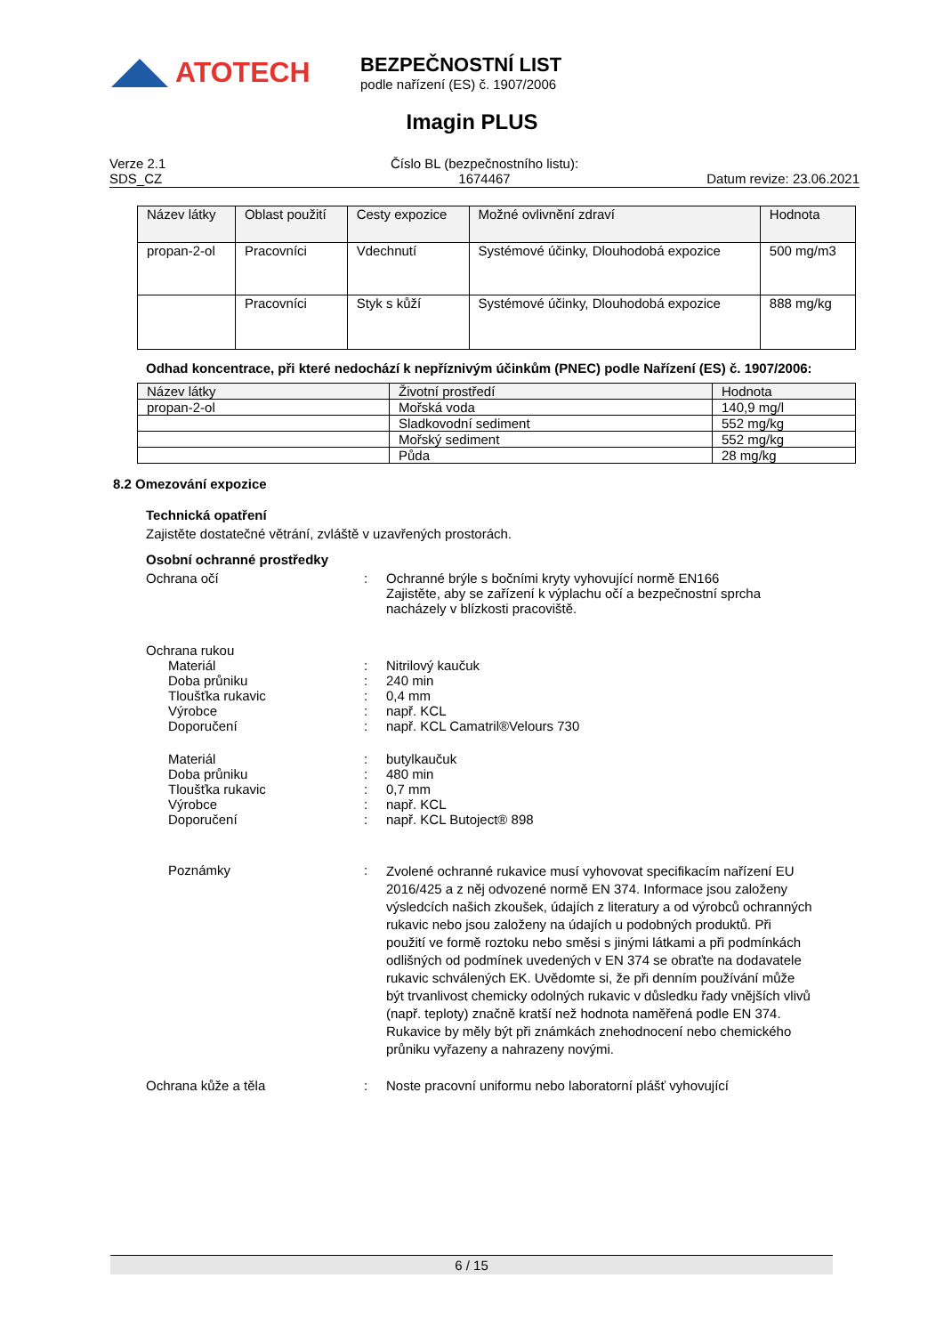ATOTECH
BEZPEČNOSTNÍ LIST
podle nařízení (ES) č. 1907/2006
Imagin PLUS
Verze 2.1
SDS_CZ
Číslo BL (bezpečnostního listu):
1674467
Datum revize: 23.06.2021
| Název látky | Oblast použití | Cesty expozice | Možné ovlivnění zdraví | Hodnota |
| --- | --- | --- | --- | --- |
| propan-2-ol | Pracovníci | Vdechnutí | Systémové účinky, Dlouhodobá expozice | 500 mg/m3 |
| | Pracovníci | Styk s kůží | Systémové účinky, Dlouhodobá expozice | 888 mg/kg |
Odhad koncentrace, při které nedochází k nepříznivým účinkům (PNEC) podle Nařízení (ES) č. 1907/2006:
| Název látky | Životní prostředí | Hodnota |
| --- | --- | --- |
| propan-2-ol | Mořská voda | 140,9 mg/l |
| | Sladkovodní sediment | 552 mg/kg |
| | Mořský sediment | 552 mg/kg |
| | Půda | 28 mg/kg |
8.2 Omezování expozice
Technická opatření
Zajistěte dostatečné větrání, zvláště v uzavřených prostorách.
Osobní ochranné prostředky
Ochrana očí : Ochranné brýle s bočními kryty vyhovující normě EN166
Zajistěte, aby se zařízení k výplachu očí a bezpečnostní sprcha nacházely v blízkosti pracoviště.
Ochrana rukou
Materiál : Nitrilový kaučuk
Doba průniku : 240 min
Tloušťka rukavic : 0,4 mm
Výrobce : např. KCL
Doporučení : např. KCL Camatril®Velours 730
Materiál : butylkaučuk
Doba průniku : 480 min
Tloušťka rukavic : 0,7 mm
Výrobce : např. KCL
Doporučení : např. KCL Butoject® 898
Poznámky :
Zvolené ochranné rukavice musí vyhovovat specifikacím nařízení EU 2016/425 a z něj odvozené normě EN 374. Informace jsou založeny výsledcích našich zkoušek, údajích z literatury a od výrobců ochranných rukavic nebo jsou založeny na údajích u podobných produktů. Při použití ve formě roztoku nebo směsi s jinými látkami a při podmínkách odlišných od podmínek uvedených v EN 374 se obraťte na dodavatele rukavic schválených EK. Uvědomte si, že při denním používání může být trvanlivost chemicky odolných rukavic v důsledku řady vnějších vlivů (např. teploty) značně kratší než hodnota naměřená podle EN 374. Rukavice by měly být při známkách znehodnocení nebo chemického průniku vyřazeny a nahrazeny novými.
Ochrana kůže a těla : Noste pracovní uniformu nebo laboratorní plášť vyhovující
6 / 15